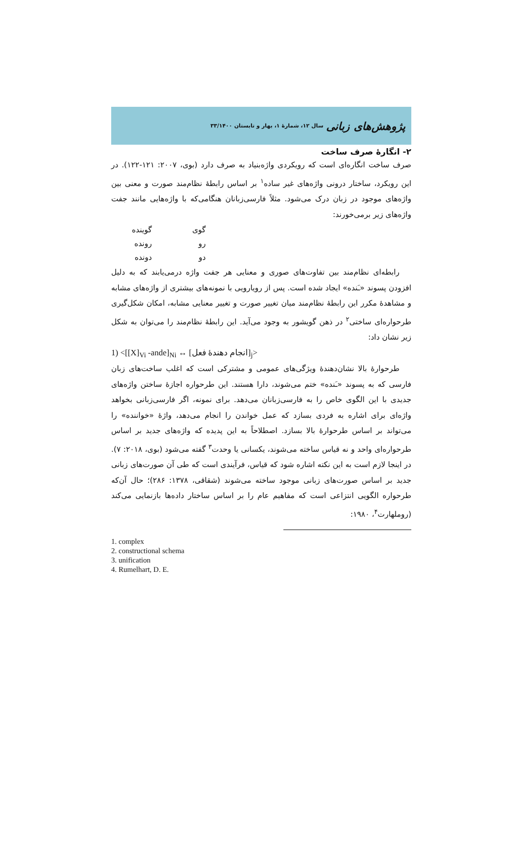پژوهش‌های زبانی سال ۱۲، شمارهٔ ۱، بهار و تابستان ۳۳/۱۴۰۰
۲- انگارهٔ صرف ساخت
صرف ساخت انگاره‌ای است که رویکردی واژه‌بنیاد به صرف دارد (بوی، ۲۰۰۷: ۱۲۱-۱۲۲). در این رویکرد، ساختار درونی واژه‌های غیر ساده<sup>۱</sup> بر اساس رابطهٔ نظام‌مند صورت و معنی بین واژه‌های موجود در زبان درک می‌شود. مثلاً فارسی‌زبانان هنگامی‌که با واژه‌هایی مانند جفت واژه‌های زیر برمی‌خورند:
| گوی | گوینده |
| رو | رونده |
| دو | دونده |
رابطه‌ای نظام‌مند بین تفاوت‌های صوری و معنایی هر جفت واژه درمی‌یابند که به دلیل افزودن پسوند «ـَنده» ایجاد شده است. پس از رویارویی با نمونه‌های بیشتری از واژه‌های مشابه و مشاهدهٔ مکرر این رابطهٔ نظام‌مند میان تغییر صورت و تغییر معنایی مشابه، امکان شکل‌گیری طرحواره‌ای ساختی<sup>۲</sup> در ذهن گویشور به وجود می‌آید. این رابطهٔ نظام‌مند را می‌توان به شکل زیر نشان داد:
1) <[[X]<sub>Vi</sub> -ande]<sub>Ni</sub> ↔ [انجام دهندهٔ فعل]<sub>j</sub>>
طرحوارهٔ بالا نشان‌دهندهٔ ویژگی‌های عمومی و مشترکی است که اغلب ساخت‌های زبان فارسی که به پسوند «ـَنده» ختم می‌شوند، دارا هستند. این طرحواره اجازهٔ ساختن واژه‌های جدیدی با این الگوی خاص را به فارسی‌زبانان می‌دهد. برای نمونه، اگر فارسی‌زبانی بخواهد واژه‌ای برای اشاره به فردی بسازد که عمل خواندن را انجام می‌دهد، واژهٔ «خواننده» را می‌تواند بر اساس طرحوارهٔ بالا بسازد. اصطلاحاً به این پدیده که واژه‌های جدید بر اساس طرحواره‌ای واحد و نه قیاس ساخته می‌شوند، یکسانی یا وحدت<sup>۳</sup> گفته می‌شود (بوی، ۲۰۱۸: ۷). در اینجا لازم است به این نکته اشاره شود که قیاس، فرآیندی است که طی آن صورت‌های زبانی جدید بر اساس صورت‌های زبانی موجود ساخته می‌شوند (شقاقی، ۱۳۷۸: ۲۸۶)؛ حال آن‌که طرحواره الگویی انتزاعی است که مفاهیم عام را بر اساس ساختار داده‌ها بازنمایی می‌کند (روملهارت<sup>۴</sup>، ۱۹۸۰:
1. complex
2. constructional schema
3. unification
4. Rumelhart, D. E.